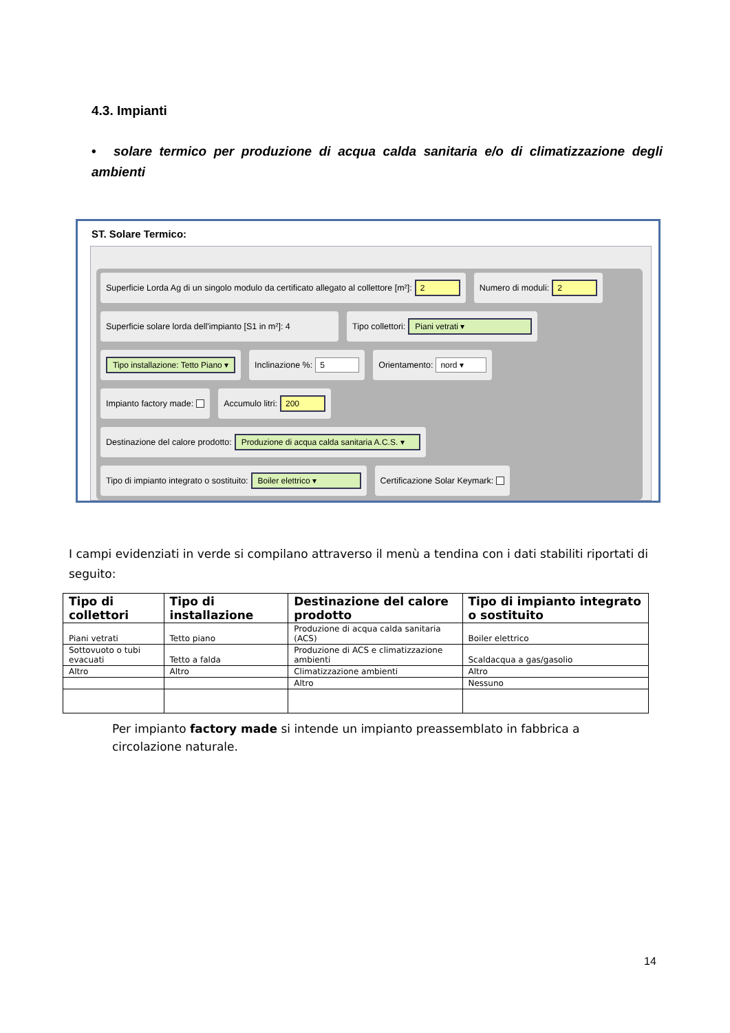4.3. Impianti
• solare termico per produzione di acqua calda sanitaria e/o di climatizzazione degli ambienti
ST. Solare Termico:
Superficie Lorda Ag di un singolo modulo da certificato allegato al collettore [m²]: 2
Numero di moduli: 2
Superficie solare lorda dell'impianto [S1 in m²]: 4
Tipo collettori: Piani vetrati ▾
Tipo installazione: Tetto Piano ▾
Inclinazione %: 5
Orientamento: nord ▾
Impianto factory made: Accumulo litri: 200
Destinazione del calore prodotto: Produzione di acqua calda sanitaria A.C.S. ▾
Tipo di impianto integrato o sostituito: Boiler elettrico ▾
Certificazione Solar Keymark:
I campi evidenziati in verde si compilano attraverso il menù a tendina con i dati stabiliti riportati di seguito:
| Tipo di collettori | Tipo di installazione | Destinazione del calore prodotto | Tipo di impianto integrato o sostituito |
| --- | --- | --- | --- |
| Piani vetrati | Tetto piano | Produzione di acqua calda sanitaria (ACS) | Boiler elettrico |
| Sottovuoto o tubi evacuati | Tetto a falda | Produzione di ACS e climatizzazione ambienti | Scaldacqua a gas/gasolio |
| Altro | Altro | Climatizzazione ambienti | Altro |
| | | Altro | Nessuno |
Per impianto factory made si intende un impianto preassemblato in fabbrica a circolazione naturale.
14